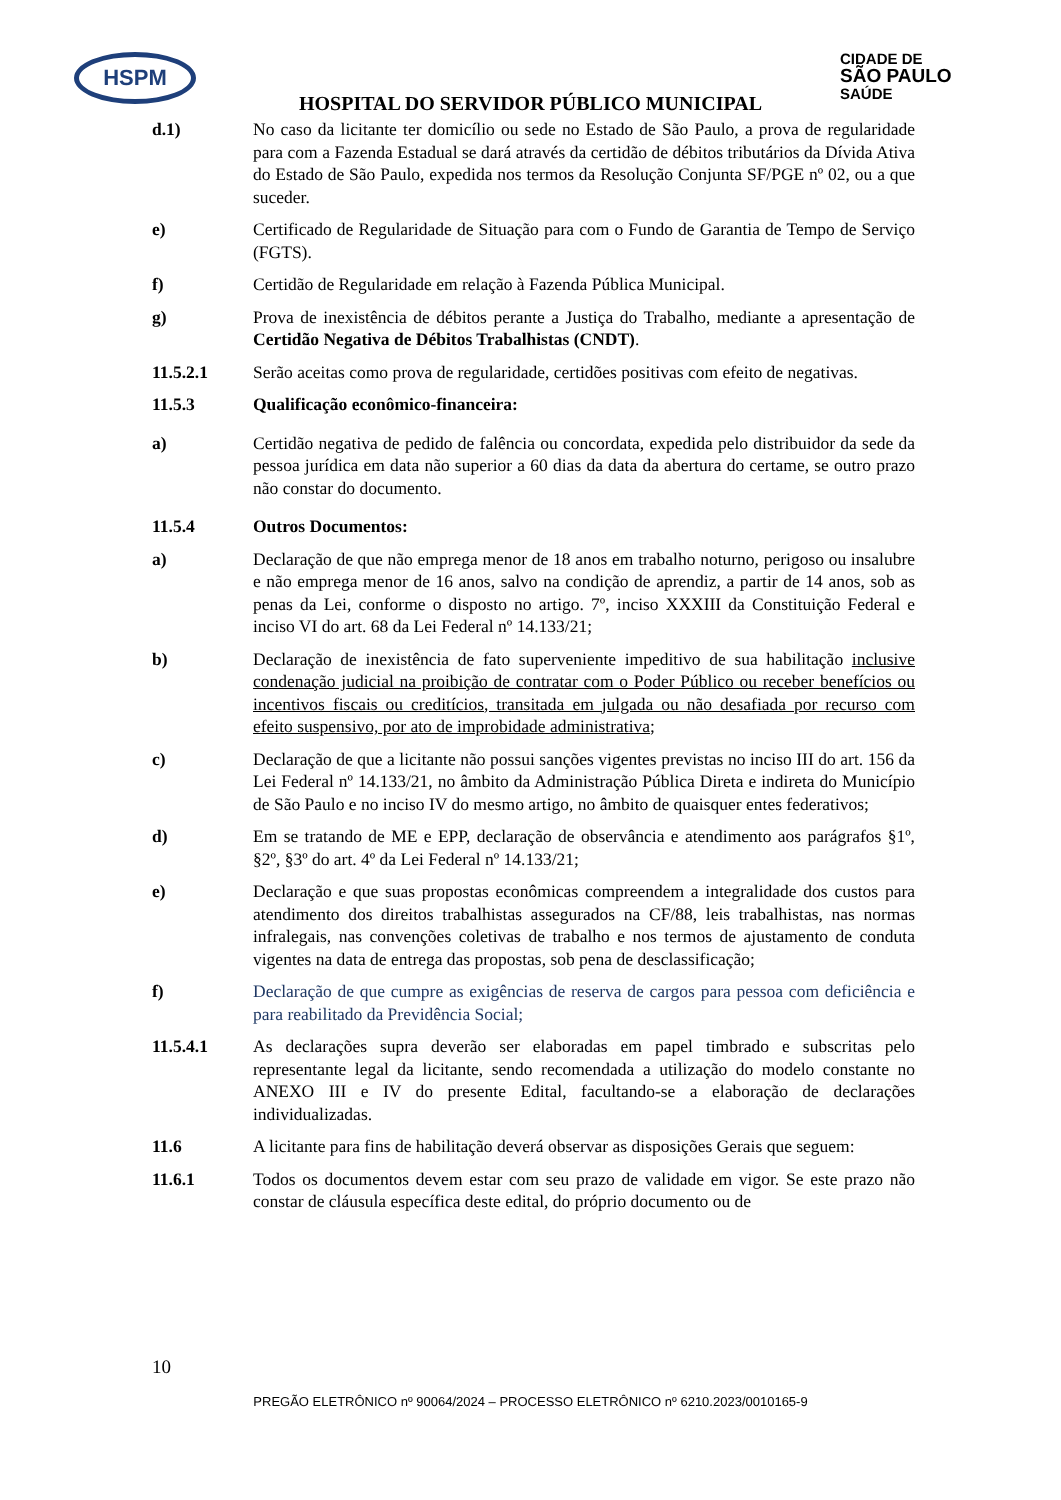HSPM
CIDADE DE
SÃO PAULO
SAÚDE
HOSPITAL DO SERVIDOR PÚBLICO MUNICIPAL
d.1) No caso da licitante ter domicílio ou sede no Estado de São Paulo, a prova de regularidade para com a Fazenda Estadual se dará através da certidão de débitos tributários da Dívida Ativa do Estado de São Paulo, expedida nos termos da Resolução Conjunta SF/PGE nº 02, ou a que suceder.
e) Certificado de Regularidade de Situação para com o Fundo de Garantia de Tempo de Serviço (FGTS).
f) Certidão de Regularidade em relação à Fazenda Pública Municipal.
g) Prova de inexistência de débitos perante a Justiça do Trabalho, mediante a apresentação de Certidão Negativa de Débitos Trabalhistas (CNDT).
11.5.2.1 Serão aceitas como prova de regularidade, certidões positivas com efeito de negativas.
11.5.3 Qualificação econômico-financeira:
a) Certidão negativa de pedido de falência ou concordata, expedida pelo distribuidor da sede da pessoa jurídica em data não superior a 60 dias da data da abertura do certame, se outro prazo não constar do documento.
11.5.4 Outros Documentos:
a) Declaração de que não emprega menor de 18 anos em trabalho noturno, perigoso ou insalubre e não emprega menor de 16 anos, salvo na condição de aprendiz, a partir de 14 anos, sob as penas da Lei, conforme o disposto no artigo. 7º, inciso XXXIII da Constituição Federal e inciso VI do art. 68 da Lei Federal nº 14.133/21;
b) Declaração de inexistência de fato superveniente impeditivo de sua habilitação inclusive condenação judicial na proibição de contratar com o Poder Público ou receber benefícios ou incentivos fiscais ou creditícios, transitada em julgada ou não desafiada por recurso com efeito suspensivo, por ato de improbidade administrativa;
c) Declaração de que a licitante não possui sanções vigentes previstas no inciso III do art. 156 da Lei Federal nº 14.133/21, no âmbito da Administração Pública Direta e indireta do Município de São Paulo e no inciso IV do mesmo artigo, no âmbito de quaisquer entes federativos;
d) Em se tratando de ME e EPP, declaração de observância e atendimento aos parágrafos §1º, §2º, §3º do art. 4º da Lei Federal nº 14.133/21;
e) Declaração e que suas propostas econômicas compreendem a integralidade dos custos para atendimento dos direitos trabalhistas assegurados na CF/88, leis trabalhistas, nas normas infralegais, nas convenções coletivas de trabalho e nos termos de ajustamento de conduta vigentes na data de entrega das propostas, sob pena de desclassificação;
f) Declaração de que cumpre as exigências de reserva de cargos para pessoa com deficiência e para reabilitado da Previdência Social;
11.5.4.1 As declarações supra deverão ser elaboradas em papel timbrado e subscritas pelo representante legal da licitante, sendo recomendada a utilização do modelo constante no ANEXO III e IV do presente Edital, facultando-se a elaboração de declarações individualizadas.
11.6 A licitante para fins de habilitação deverá observar as disposições Gerais que seguem:
11.6.1 Todos os documentos devem estar com seu prazo de validade em vigor. Se este prazo não constar de cláusula específica deste edital, do próprio documento ou de
10
PREGÃO ELETRÔNICO nº 90064/2024 – PROCESSO ELETRÔNICO nº 6210.2023/0010165-9